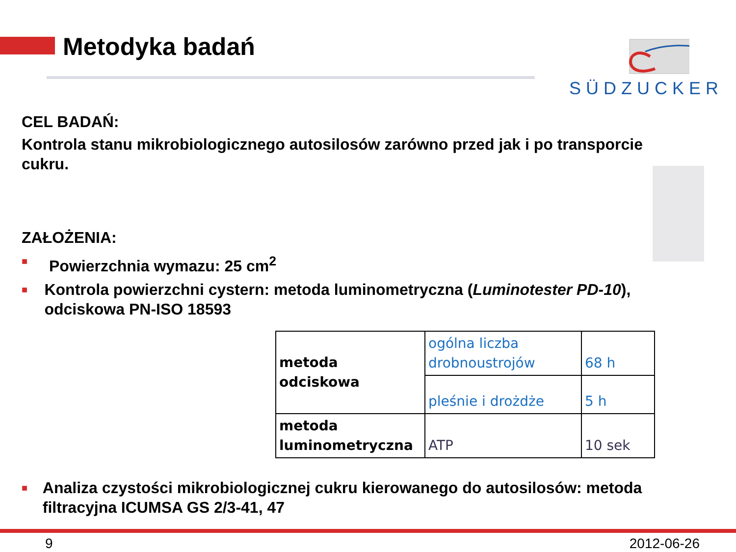Metodyka badań SÜDZUCKER
CEL BADAŃ:
Kontrola stanu mikrobiologicznego autosilosów zarówno przed jak i po transporcie cukru.
ZAŁOŻENIA:
■ Powierzchnia wymazu: 25 cm<sup>2</sup>
■ Kontrola powierzchni cystern: metoda luminometryczna (Luminotester PD-10), odciskowa PN-ISO 18593
| metoda odciskowa | ogólna liczba drobnoustrojów | 68 h |
| | pleśnie i drożdże | 5 h |
| metoda luminometryczna | ATP | 10 sek |
■ Analiza czystości mikrobiologicznej cukru kierowanego do autosilosów: metoda filtracyjna ICUMSA GS 2/3-41, 47
9 2012-06-26